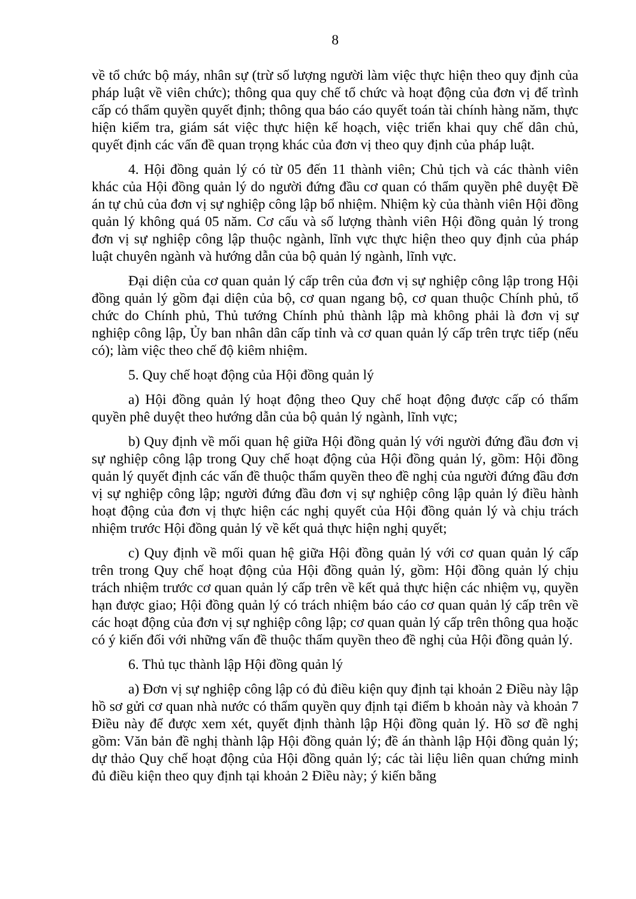8
về tổ chức bộ máy, nhân sự (trừ số lượng người làm việc thực hiện theo quy định của pháp luật về viên chức); thông qua quy chế tổ chức và hoạt động của đơn vị để trình cấp có thẩm quyền quyết định; thông qua báo cáo quyết toán tài chính hàng năm, thực hiện kiểm tra, giám sát việc thực hiện kế hoạch, việc triển khai quy chế dân chủ, quyết định các vấn đề quan trọng khác của đơn vị theo quy định của pháp luật.
4. Hội đồng quản lý có từ 05 đến 11 thành viên; Chủ tịch và các thành viên khác của Hội đồng quản lý do người đứng đầu cơ quan có thẩm quyền phê duyệt Đề án tự chủ của đơn vị sự nghiệp công lập bổ nhiệm. Nhiệm kỳ của thành viên Hội đồng quản lý không quá 05 năm. Cơ cấu và số lượng thành viên Hội đồng quản lý trong đơn vị sự nghiệp công lập thuộc ngành, lĩnh vực thực hiện theo quy định của pháp luật chuyên ngành và hướng dẫn của bộ quản lý ngành, lĩnh vực.
Đại diện của cơ quan quản lý cấp trên của đơn vị sự nghiệp công lập trong Hội đồng quản lý gồm đại diện của bộ, cơ quan ngang bộ, cơ quan thuộc Chính phủ, tổ chức do Chính phủ, Thủ tướng Chính phủ thành lập mà không phải là đơn vị sự nghiệp công lập, Ủy ban nhân dân cấp tỉnh và cơ quan quản lý cấp trên trực tiếp (nếu có); làm việc theo chế độ kiêm nhiệm.
5. Quy chế hoạt động của Hội đồng quản lý
a) Hội đồng quản lý hoạt động theo Quy chế hoạt động được cấp có thẩm quyền phê duyệt theo hướng dẫn của bộ quản lý ngành, lĩnh vực;
b) Quy định về mối quan hệ giữa Hội đồng quản lý với người đứng đầu đơn vị sự nghiệp công lập trong Quy chế hoạt động của Hội đồng quản lý, gồm: Hội đồng quản lý quyết định các vấn đề thuộc thẩm quyền theo đề nghị của người đứng đầu đơn vị sự nghiệp công lập; người đứng đầu đơn vị sự nghiệp công lập quản lý điều hành hoạt động của đơn vị thực hiện các nghị quyết của Hội đồng quản lý và chịu trách nhiệm trước Hội đồng quản lý về kết quả thực hiện nghị quyết;
c) Quy định về mối quan hệ giữa Hội đồng quản lý với cơ quan quản lý cấp trên trong Quy chế hoạt động của Hội đồng quản lý, gồm: Hội đồng quản lý chịu trách nhiệm trước cơ quan quản lý cấp trên về kết quả thực hiện các nhiệm vụ, quyền hạn được giao; Hội đồng quản lý có trách nhiệm báo cáo cơ quan quản lý cấp trên về các hoạt động của đơn vị sự nghiệp công lập; cơ quan quản lý cấp trên thông qua hoặc có ý kiến đối với những vấn đề thuộc thẩm quyền theo đề nghị của Hội đồng quản lý.
6. Thủ tục thành lập Hội đồng quản lý
a) Đơn vị sự nghiệp công lập có đủ điều kiện quy định tại khoản 2 Điều này lập hồ sơ gửi cơ quan nhà nước có thẩm quyền quy định tại điểm b khoản này và khoản 7 Điều này để được xem xét, quyết định thành lập Hội đồng quản lý. Hồ sơ đề nghị gồm: Văn bản đề nghị thành lập Hội đồng quản lý; đề án thành lập Hội đồng quản lý; dự thảo Quy chế hoạt động của Hội đồng quản lý; các tài liệu liên quan chứng minh đủ điều kiện theo quy định tại khoản 2 Điều này; ý kiến bằng